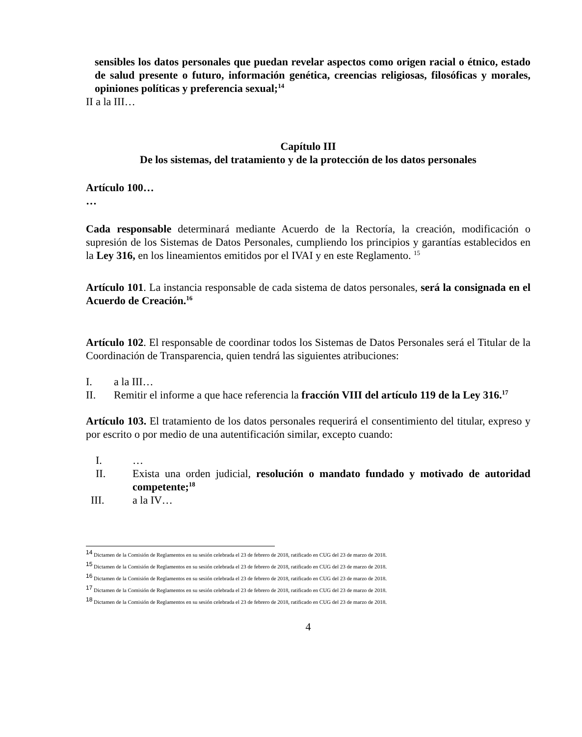sensibles los datos personales que puedan revelar aspectos como origen racial o étnico, estado de salud presente o futuro, información genética, creencias religiosas, filosóficas y morales, opiniones políticas y preferencia sexual;<sup>14</sup>
II a la III…
Capítulo III
De los sistemas, del tratamiento y de la protección de los datos personales
Artículo 100…
…
Cada responsable determinará mediante Acuerdo de la Rectoría, la creación, modificación o supresión de los Sistemas de Datos Personales, cumpliendo los principios y garantías establecidos en la Ley 316, en los lineamientos emitidos por el IVAI y en este Reglamento. <sup>15</sup>
Artículo 101. La instancia responsable de cada sistema de datos personales, será la consignada en el Acuerdo de Creación.<sup>16</sup>
Artículo 102. El responsable de coordinar todos los Sistemas de Datos Personales será el Titular de la Coordinación de Transparencia, quien tendrá las siguientes atribuciones:
I. a la III…
II. Remitir el informe a que hace referencia la fracción VIII del artículo 119 de la Ley 316.<sup>17</sup>
Artículo 103. El tratamiento de los datos personales requerirá el consentimiento del titular, expreso y por escrito o por medio de una autentificación similar, excepto cuando:
I. …
II. Exista una orden judicial, resolución o mandato fundado y motivado de autoridad competente;<sup>18</sup>
III. a la IV…
<sup>14</sup> Dictamen de la Comisión de Reglamentos en su sesión celebrada el 23 de febrero de 2018, ratificado en CUG del 23 de marzo de 2018.
<sup>15</sup> Dictamen de la Comisión de Reglamentos en su sesión celebrada el 23 de febrero de 2018, ratificado en CUG del 23 de marzo de 2018.
<sup>16</sup> Dictamen de la Comisión de Reglamentos en su sesión celebrada el 23 de febrero de 2018, ratificado en CUG del 23 de marzo de 2018.
<sup>17</sup> Dictamen de la Comisión de Reglamentos en su sesión celebrada el 23 de febrero de 2018, ratificado en CUG del 23 de marzo de 2018.
<sup>18</sup> Dictamen de la Comisión de Reglamentos en su sesión celebrada el 23 de febrero de 2018, ratificado en CUG del 23 de marzo de 2018.
4